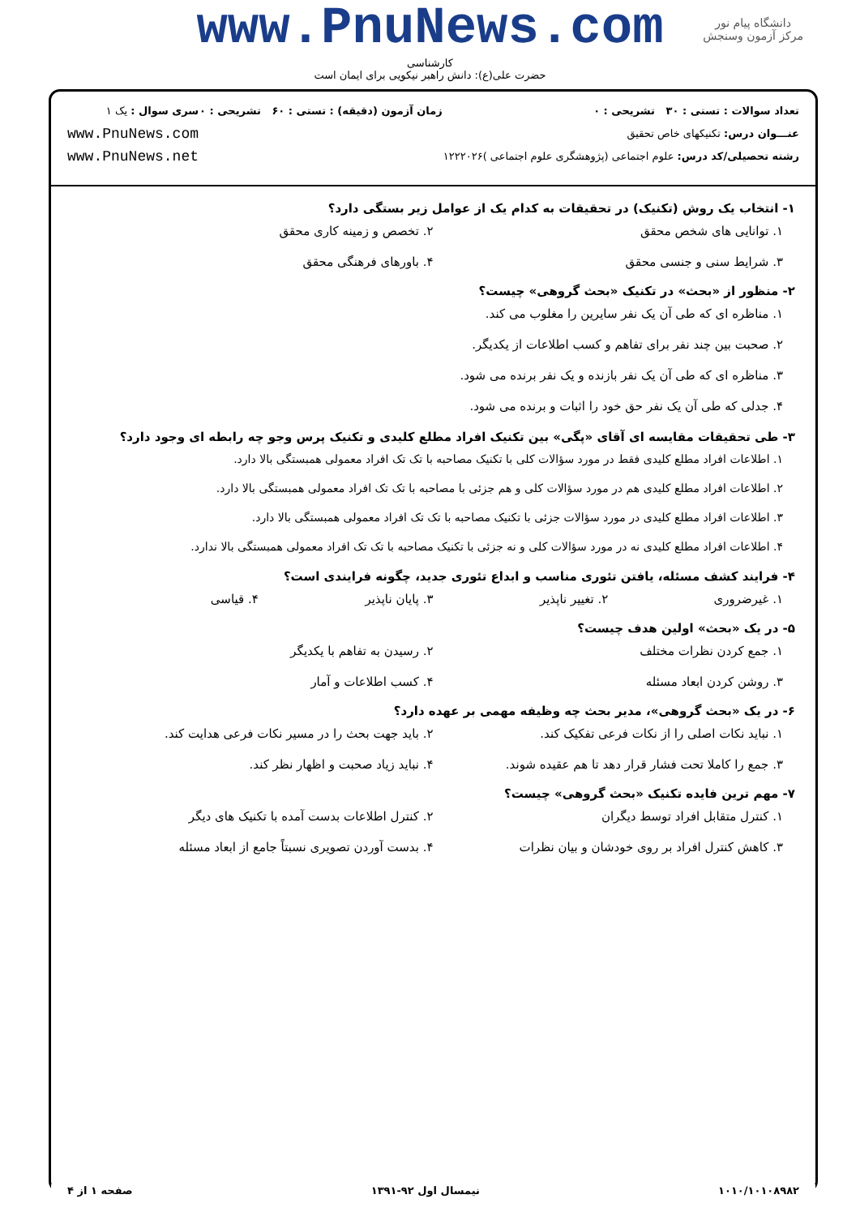www.PnuNews.com
کارشناسی
حضرت علی(ع): دانش راهبر نیکویی برای ایمان است
دانشگاه پیام نور
مرکز آزمون وسنجش
تعداد سوالات : تستی : ۳۰ تشریحی : ۰
عنـــوان درس: تکنیکهای خاص تحقیق
رشته تحصیلی/کد درس: علوم اجتماعی (پژوهشگری علوم اجتماعی )۱۲۲۲۰۲۶
زمان آزمون (دقیقه) : تستی : ۶۰ تشریحی : ۰
سری سوال : یک ۱
www.PnuNews.com
www.PnuNews.net
۱- انتخاب یک روش (تکنیک) در تحقیقات به کدام یک از عوامل زیر بستگی دارد؟
۱. توانایی های شخص محقق
۲. تخصص و زمینه کاری محقق
۳. شرایط سنی و جنسی محقق
۴. باورهای فرهنگی محقق
۲- منظور از «بحث» در تکنیک «بحث گروهی» چیست؟
۱. مناظره ای که طی آن یک نفر سایرین را مغلوب می کند.
۲. صحبت بین چند نفر برای تفاهم و کسب اطلاعات از یکدیگر.
۳. مناظره ای که طی آن یک نفر بازنده و یک نفر برنده می شود.
۴. جدلی که طی آن یک نفر حق خود را اثبات و برنده می شود.
۳- طی تحقیقات مقایسه ای آقای «پگی» بین تکنیک افراد مطلع کلیدی و تکنیک پرس وجو چه رابطه ای وجود دارد؟
۱. اطلاعات افراد مطلع کلیدی فقط در مورد سؤالات کلی با تکنیک مصاحبه با تک تک افراد معمولی همبستگی بالا دارد.
۲. اطلاعات افراد مطلع کلیدی هم در مورد سؤالات کلی و هم جزئی با مصاحبه با تک تک افراد معمولی همبستگی بالا دارد.
۳. اطلاعات افراد مطلع کلیدی در مورد سؤالات جزئی با تکنیک مصاحبه با تک تک افراد معمولی همبستگی بالا دارد.
۴. اطلاعات افراد مطلع کلیدی نه در مورد سؤالات کلی و نه جزئی با تکنیک مصاحبه با تک تک افراد معمولی همبستگی بالا ندارد.
۴- فرایند کشف مسئله، یافتن تئوری مناسب و ابداع تئوری جدید، چگونه فرایندی است؟
۱. غیرضروری
۲. تغییر ناپذیر
۳. پایان ناپذیر
۴. قیاسی
۵- در یک «بحث» اولین هدف چیست؟
۱. جمع کردن نظرات مختلف
۲. رسیدن به تفاهم با یکدیگر
۳. روشن کردن ابعاد مسئله
۴. کسب اطلاعات و آمار
۶- در یک «بحث گروهی»، مدیر بحث چه وظیفه مهمی بر عهده دارد؟
۱. نباید نکات اصلی را از نکات فرعی تفکیک کند.
۲. باید جهت بحث را در مسیر نکات فرعی هدایت کند.
۳. جمع را کاملا تحت فشار قرار دهد تا هم عقیده شوند.
۴. نباید زیاد صحبت و اظهار نظر کند.
۷- مهم ترین فایده تکنیک «بحث گروهی» چیست؟
۱. کنترل متقابل افراد توسط دیگران
۲. کنترل اطلاعات بدست آمده با تکنیک های دیگر
۳. کاهش کنترل افراد بر روی خودشان و بیان نظرات
۴. بدست آوردن تصویری نسبتاً جامع از ابعاد مسئله
۱۰۱۰/۱۰۱۰۸۹۸۲ نیمسال اول ۹۲-۱۳۹۱ صفحه ۱ از ۴